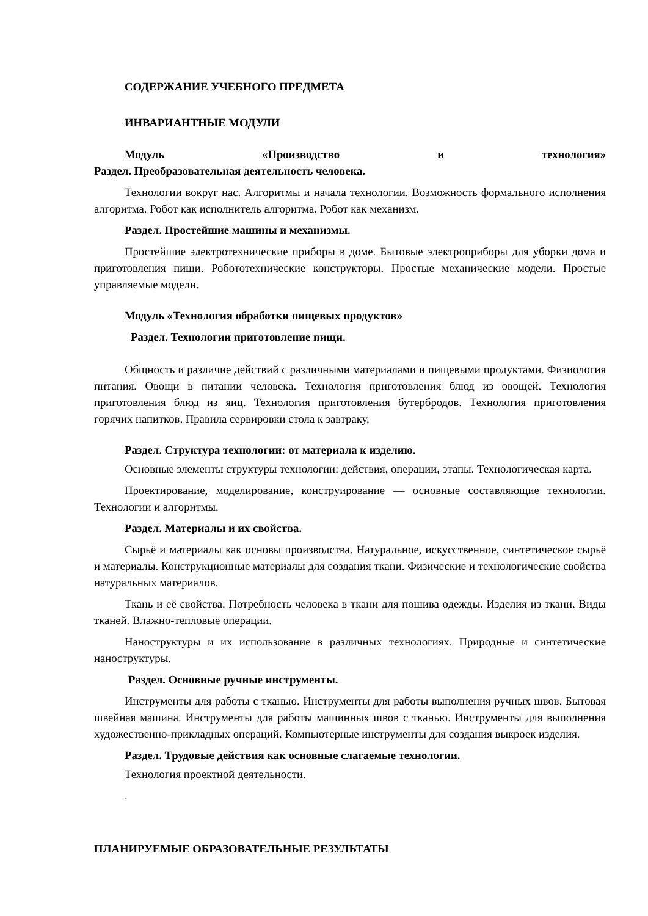СОДЕРЖАНИЕ УЧЕБНОГО ПРЕДМЕТА
ИНВАРИАНТНЫЕ МОДУЛИ
Модуль «Производство и технология»
Раздел. Преобразовательная деятельность человека.
Технологии вокруг нас. Алгоритмы и начала технологии. Возможность формального исполнения алгоритма. Робот как исполнитель алгоритма. Робот как механизм.
Раздел. Простейшие машины и механизмы.
Простейшие электротехнические приборы в доме. Бытовые электроприборы для уборки дома и приготовления пищи. Робототехнические конструкторы. Простые механические модели. Простые управляемые модели.
Модуль «Технология обработки пищевых продуктов»
Раздел. Технологии приготовление пищи.
Общность и различие действий с различными материалами и пищевыми продуктами. Физиология питания. Овощи в питании человека. Технология приготовления блюд из овощей. Технология приготовления блюд из яиц. Технология приготовления бутербродов. Технология приготовления горячих напитков. Правила сервировки стола к завтраку.
Раздел. Структура технологии: от материала к изделию.
Основные элементы структуры технологии: действия, операции, этапы. Технологическая карта.
Проектирование, моделирование, конструирование — основные составляющие технологии. Технологии и алгоритмы.
Раздел. Материалы и их свойства.
Сырьё и материалы как основы производства. Натуральное, искусственное, синтетическое сырьё и материалы. Конструкционные материалы для создания ткани. Физические и технологические свойства натуральных материалов.
Ткань и её свойства. Потребность человека в ткани для пошива одежды. Изделия из ткани. Виды тканей. Влажно-тепловые операции.
Наноструктуры и их использование в различных технологиях. Природные и синтетические наноструктуры.
Раздел. Основные ручные инструменты.
Инструменты для работы с тканью. Инструменты для работы выполнения ручных швов. Бытовая швейная машина. Инструменты для работы машинных швов с тканью. Инструменты для выполнения художественно-прикладных операций. Компьютерные инструменты для создания выкроек изделия.
Раздел. Трудовые действия как основные слагаемые технологии.
Технология проектной деятельности.
.
ПЛАНИРУЕМЫЕ ОБРАЗОВАТЕЛЬНЫЕ РЕЗУЛЬТАТЫ